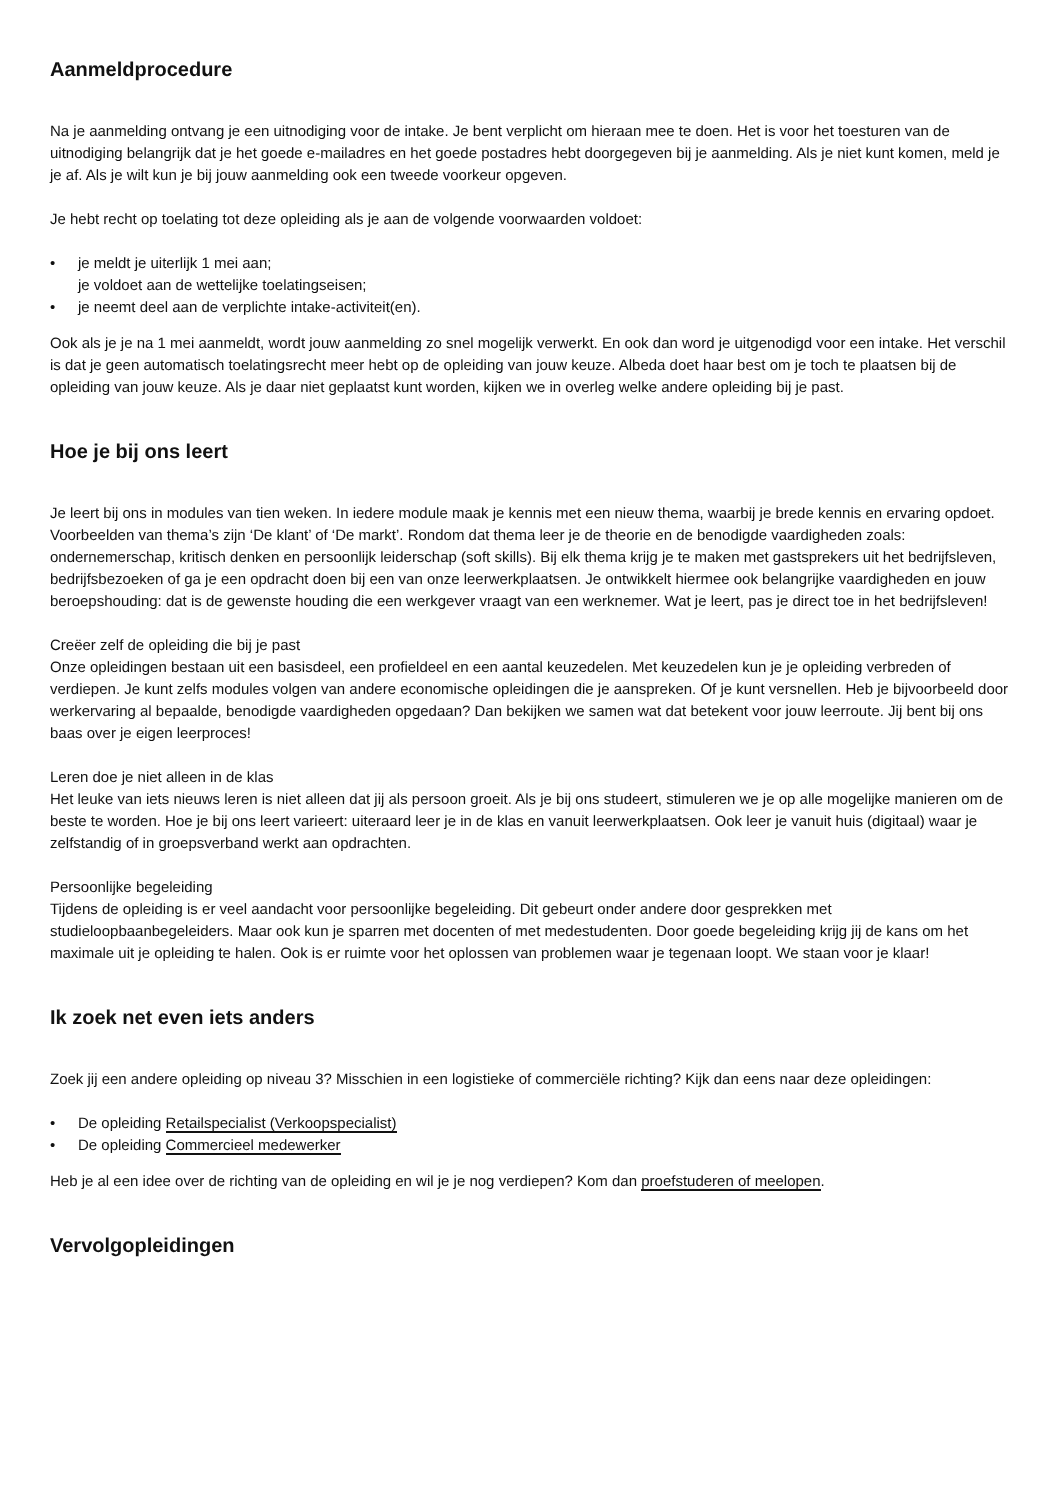Aanmeldprocedure
Na je aanmelding ontvang je een uitnodiging voor de intake. Je bent verplicht om hieraan mee te doen. Het is voor het toesturen van de uitnodiging belangrijk dat je het goede e-mailadres en het goede postadres hebt doorgegeven bij je aanmelding. Als je niet kunt komen, meld je je af. Als je wilt kun je bij jouw aanmelding ook een tweede voorkeur opgeven.
Je hebt recht op toelating tot deze opleiding als je aan de volgende voorwaarden voldoet:
je meldt je uiterlijk 1 mei aan;
je voldoet aan de wettelijke toelatingseisen;
je neemt deel aan de verplichte intake-activiteit(en).
Ook als je je na 1 mei aanmeldt, wordt jouw aanmelding zo snel mogelijk verwerkt. En ook dan word je uitgenodigd voor een intake. Het verschil is dat je geen automatisch toelatingsrecht meer hebt op de opleiding van jouw keuze. Albeda doet haar best om je toch te plaatsen bij de opleiding van jouw keuze. Als je daar niet geplaatst kunt worden, kijken we in overleg welke andere opleiding bij je past.
Hoe je bij ons leert
Je leert bij ons in modules van tien weken. In iedere module maak je kennis met een nieuw thema, waarbij je brede kennis en ervaring opdoet. Voorbeelden van thema’s zijn ‘De klant’ of ‘De markt’. Rondom dat thema leer je de theorie en de benodigde vaardigheden zoals: ondernemerschap, kritisch denken en persoonlijk leiderschap (soft skills). Bij elk thema krijg je te maken met gastsprekers uit het bedrijfsleven, bedrijfsbezoeken of ga je een opdracht doen bij een van onze leerwerkplaatsen. Je ontwikkelt hiermee ook belangrijke vaardigheden en jouw beroepshouding: dat is de gewenste houding die een werkgever vraagt van een werknemer. Wat je leert, pas je direct toe in het bedrijfsleven!
Creëer zelf de opleiding die bij je past
Onze opleidingen bestaan uit een basisdeel, een profieldeel en een aantal keuzedelen. Met keuzedelen kun je je opleiding verbreden of verdiepen. Je kunt zelfs modules volgen van andere economische opleidingen die je aanspreken. Of je kunt versnellen. Heb je bijvoorbeeld door werkervaring al bepaalde, benodigde vaardigheden opgedaan? Dan bekijken we samen wat dat betekent voor jouw leerroute. Jij bent bij ons baas over je eigen leerproces!
Leren doe je niet alleen in de klas
Het leuke van iets nieuws leren is niet alleen dat jij als persoon groeit. Als je bij ons studeert, stimuleren we je op alle mogelijke manieren om de beste te worden. Hoe je bij ons leert varieert: uiteraard leer je in de klas en vanuit leerwerkplaatsen. Ook leer je vanuit huis (digitaal) waar je zelfstandig of in groepsverband werkt aan opdrachten.
Persoonlijke begeleiding
Tijdens de opleiding is er veel aandacht voor persoonlijke begeleiding. Dit gebeurt onder andere door gesprekken met studieloopbaanbegeleiders. Maar ook kun je sparren met docenten of met medestudenten. Door goede begeleiding krijg jij de kans om het maximale uit je opleiding te halen. Ook is er ruimte voor het oplossen van problemen waar je tegenaan loopt. We staan voor je klaar!
Ik zoek net even iets anders
Zoek jij een andere opleiding op niveau 3? Misschien in een logistieke of commerciële richting? Kijk dan eens naar deze opleidingen:
De opleiding Retailspecialist (Verkoopspecialist)
De opleiding Commercieel medewerker
Heb je al een idee over de richting van de opleiding en wil je je nog verdiepen? Kom dan proefstuderen of meelopen.
Vervolgopleidingen